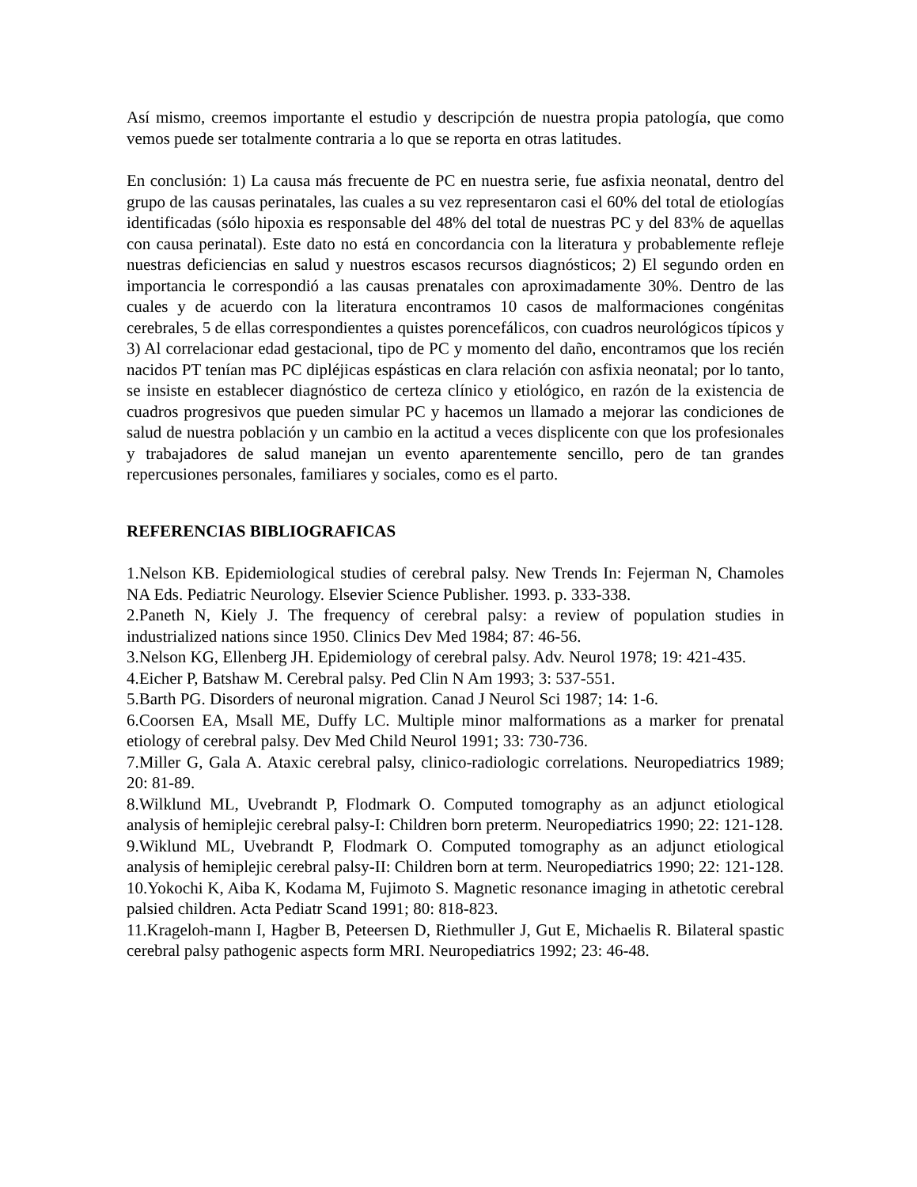Así mismo, creemos importante el estudio y descripción de nuestra propia patología, que como vemos puede ser totalmente contraria a lo que se reporta en otras latitudes.
En conclusión: 1) La causa más frecuente de PC en nuestra serie, fue asfixia neonatal, dentro del grupo de las causas perinatales, las cuales a su vez representaron casi el 60% del total de etiologías identificadas (sólo hipoxia es responsable del 48% del total de nuestras PC y del 83% de aquellas con causa perinatal). Este dato no está en concordancia con la literatura y probablemente refleje nuestras deficiencias en salud y nuestros escasos recursos diagnósticos; 2) El segundo orden en importancia le correspondió a las causas prenatales con aproximadamente 30%. Dentro de las cuales y de acuerdo con la literatura encontramos 10 casos de malformaciones congénitas cerebrales, 5 de ellas correspondientes a quistes porencefálicos, con cuadros neurológicos típicos y 3) Al correlacionar edad gestacional, tipo de PC y momento del daño, encontramos que los recién nacidos PT tenían mas PC dipléjicas espásticas en clara relación con asfixia neonatal; por lo tanto, se insiste en establecer diagnóstico de certeza clínico y etiológico, en razón de la existencia de cuadros progresivos que pueden simular PC y hacemos un llamado a mejorar las condiciones de salud de nuestra población y un cambio en la actitud a veces displicente con que los profesionales y trabajadores de salud manejan un evento aparentemente sencillo, pero de tan grandes repercusiones personales, familiares y sociales, como es el parto.
REFERENCIAS BIBLIOGRAFICAS
1.Nelson KB. Epidemiological studies of cerebral palsy. New Trends In: Fejerman N, Chamoles NA Eds. Pediatric Neurology. Elsevier Science Publisher. 1993. p. 333-338.
2.Paneth N, Kiely J. The frequency of cerebral palsy: a review of population studies in industrialized nations since 1950. Clinics Dev Med 1984; 87: 46-56.
3.Nelson KG, Ellenberg JH. Epidemiology of cerebral palsy. Adv. Neurol 1978; 19: 421-435.
4.Eicher P, Batshaw M. Cerebral palsy. Ped Clin N Am 1993; 3: 537-551.
5.Barth PG. Disorders of neuronal migration. Canad J Neurol Sci 1987; 14: 1-6.
6.Coorsen EA, Msall ME, Duffy LC. Multiple minor malformations as a marker for prenatal etiology of cerebral palsy. Dev Med Child Neurol 1991; 33: 730-736.
7.Miller G, Gala A. Ataxic cerebral palsy, clinico-radiologic correlations. Neuropediatrics 1989; 20: 81-89.
8.Wilklund ML, Uvebrandt P, Flodmark O. Computed tomography as an adjunct etiological analysis of hemiplejic cerebral palsy-I: Children born preterm. Neuropediatrics 1990; 22: 121-128.
9.Wiklund ML, Uvebrandt P, Flodmark O. Computed tomography as an adjunct etiological analysis of hemiplejic cerebral palsy-II: Children born at term. Neuropediatrics 1990; 22: 121-128.
10.Yokochi K, Aiba K, Kodama M, Fujimoto S. Magnetic resonance imaging in athetotic cerebral palsied children. Acta Pediatr Scand 1991; 80: 818-823.
11.Krageloh-mann I, Hagber B, Peteersen D, Riethmuller J, Gut E, Michaelis R. Bilateral spastic cerebral palsy pathogenic aspects form MRI. Neuropediatrics 1992; 23: 46-48.